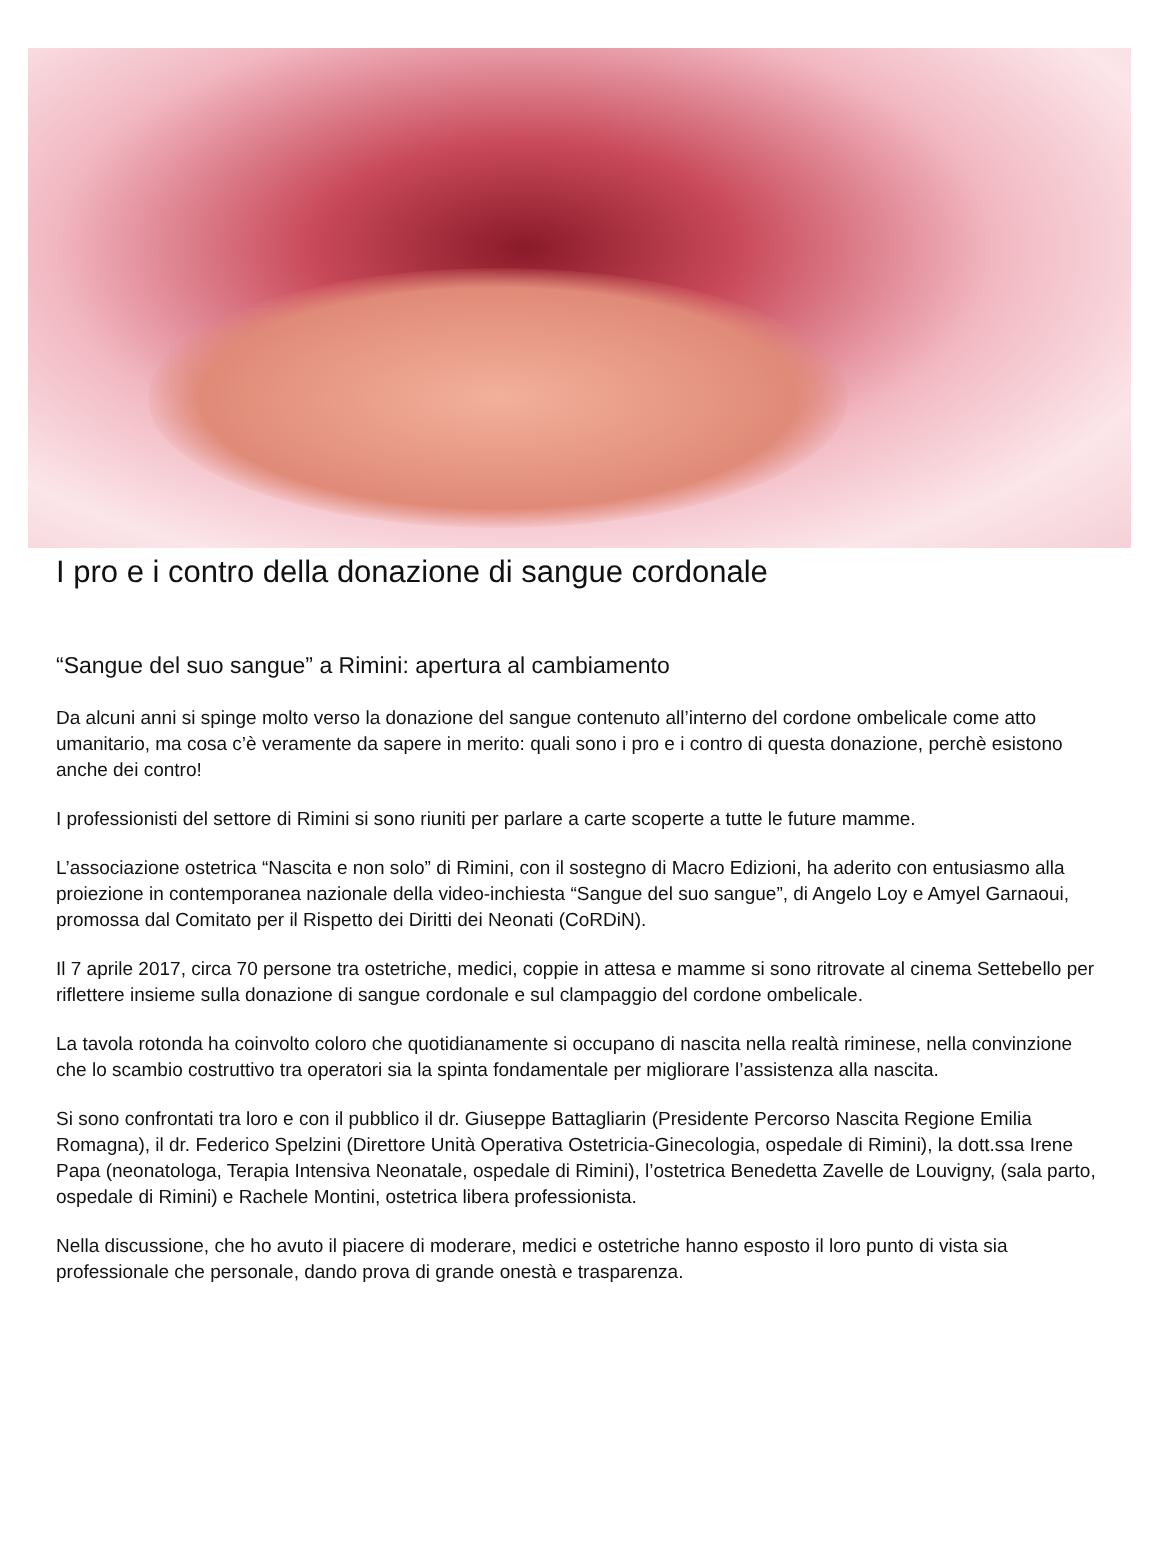I pro e i contro della donazione di sangue cordonale
“Sangue del suo sangue” a Rimini: apertura al cambiamento
Da alcuni anni si spinge molto verso la donazione del sangue contenuto all’interno del cordone ombelicale come atto umanitario, ma cosa c’è veramente da sapere in merito: quali sono i pro e i contro di questa donazione, perchè esistono anche dei contro!
I professionisti del settore di Rimini si sono riuniti per parlare a carte scoperte a tutte le future mamme.
L’associazione ostetrica “Nascita e non solo” di Rimini, con il sostegno di Macro Edizioni, ha aderito con entusiasmo alla proiezione in contemporanea nazionale della video-inchiesta “Sangue del suo sangue”, di Angelo Loy e Amyel Garnaoui, promossa dal Comitato per il Rispetto dei Diritti dei Neonati (CoRDiN).
Il 7 aprile 2017, circa 70 persone tra ostetriche, medici, coppie in attesa e mamme si sono ritrovate al cinema Settebello per riflettere insieme sulla donazione di sangue cordonale e sul clampaggio del cordone ombelicale.
La tavola rotonda ha coinvolto coloro che quotidianamente si occupano di nascita nella realtà riminese, nella convinzione che lo scambio costruttivo tra operatori sia la spinta fondamentale per migliorare l’assistenza alla nascita.
Si sono confrontati tra loro e con il pubblico il dr. Giuseppe Battagliarin (Presidente Percorso Nascita Regione Emilia Romagna), il dr. Federico Spelzini (Direttore Unità Operativa Ostetricia-Ginecologia, ospedale di Rimini), la dott.ssa Irene Papa (neonatologa, Terapia Intensiva Neonatale, ospedale di Rimini), l’ostetrica Benedetta Zavelle de Louvigny, (sala parto, ospedale di Rimini) e Rachele Montini, ostetrica libera professionista.
Nella discussione, che ho avuto il piacere di moderare, medici e ostetriche hanno esposto il loro punto di vista sia professionale che personale, dando prova di grande onestà e trasparenza.